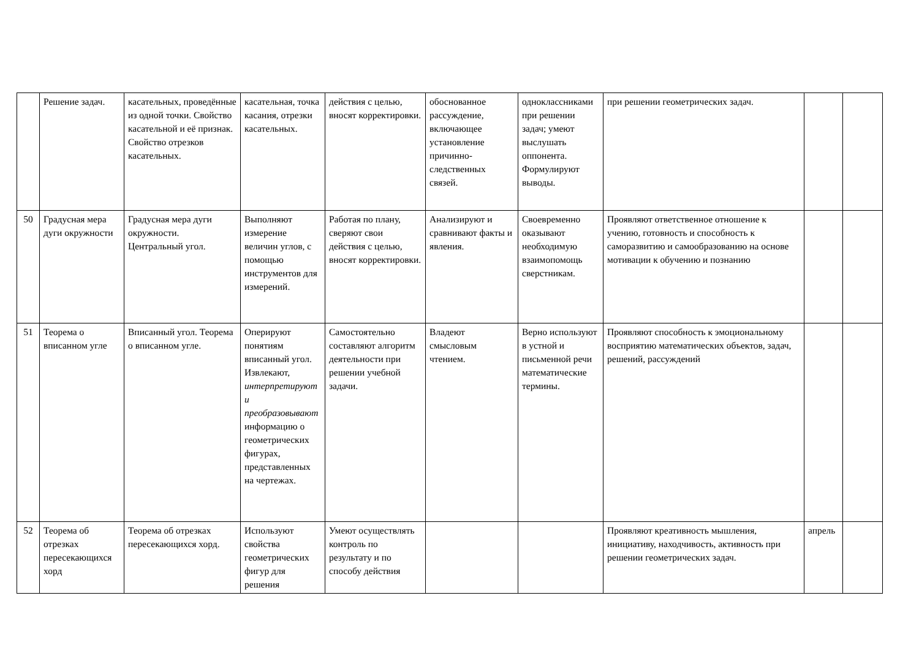| | Решение задач. | касательных, проведённые из одной точки. Свойство касательной и её признак. Свойство отрезков касательных. | касательная, точка касания, отрезки касательных. | действия с целью, вносят корректировки. | обоснованное рассуждение, включающее установление причинно-следственных связей. | одноклассниками при решении задач; умеют выслушать оппонента. Формулируют выводы. | при решении геометрических задач. | | |
| 50 | Градусная мера дуги окружности | Градусная мера дуги окружности. Центральный угол. | Выполняют измерение величин углов, с помощью инструментов для измерений. | Работая по плану, сверяют свои действия с целью, вносят корректировки. | Анализируют и сравнивают факты и явления. | Своевременно оказывают необходимую взаимопомощь сверстникам. | Проявляют ответственное отношение к учению, готовность и способность к саморазвитию и самообразованию на основе мотивации к обучению и познанию | | |
| 51 | Теорема о вписанном угле | Вписанный угол. Теорема о вписанном угле. | Оперируют понятиям вписанный угол. Извлекают, интерпретируют и преобразовывают информацию о геометрических фигурах, представленных на чертежах. | Самостоятельно составляют алгоритм деятельности при решении учебной задачи. | Владеют смысловым чтением. | Верно используют в устной и письменной речи математические термины. | Проявляют способность к эмоциональному восприятию математических объектов, задач, решений, рассуждений | | |
| 52 | Теорема об отрезках пересекающихся хорд | Теорема об отрезках пересекающихся хорд. | Используют свойства геометрических фигур для решения | Умеют осуществлять контроль по результату и по способу действия | | | Проявляют креативность мышления, инициативу, находчивость, активность при решении геометрических задач. | апрель | |